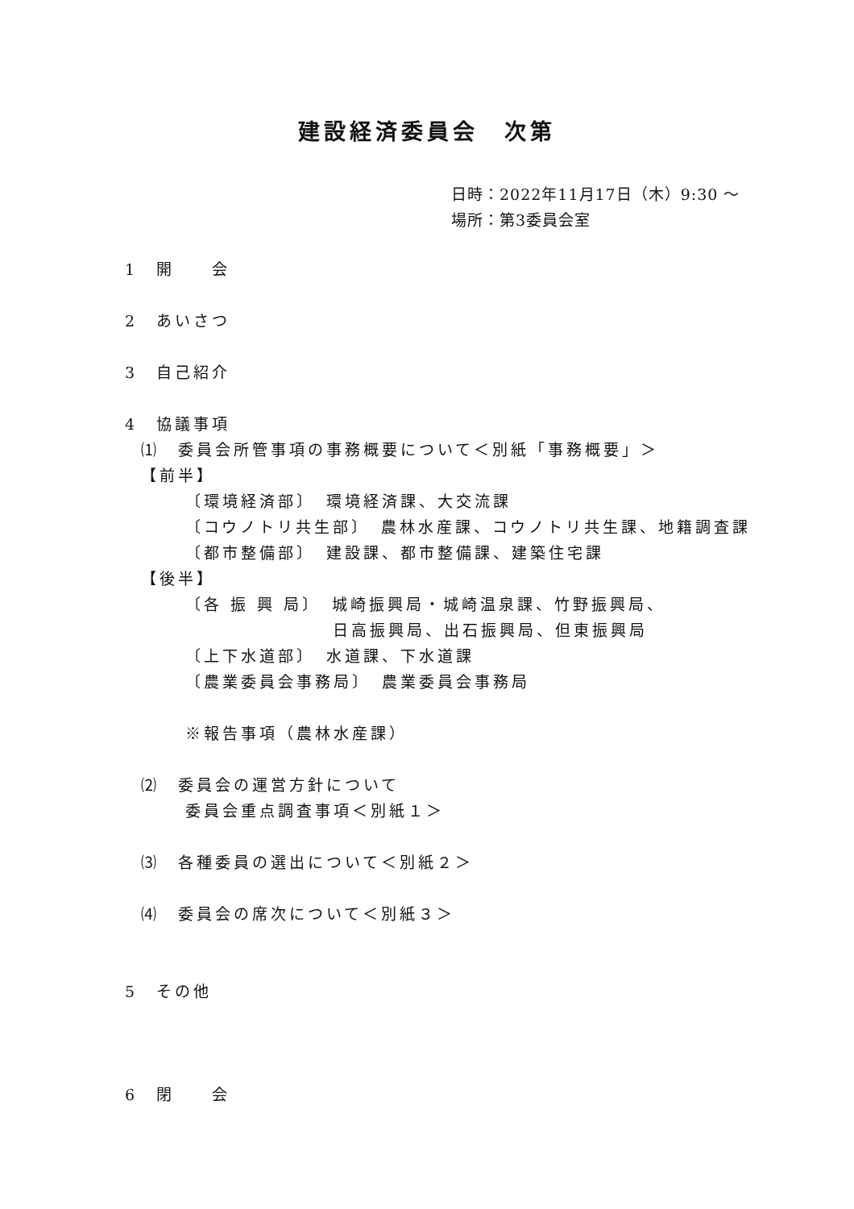建設経済委員会　次第
日時：2022年11月17日（木）9:30 ～
場所：第3委員会室
1　開　　会
2　あいさつ
3　自己紹介
4　協議事項
⑴　委員会所管事項の事務概要について＜別紙「事務概要」＞
【前半】
〔環境経済部〕　環境経済課、大交流課
〔コウノトリ共生部〕　農林水産課、コウノトリ共生課、地籍調査課
〔都市整備部〕　建設課、都市整備課、建築住宅課
【後半】
〔各 振 興 局〕　城崎振興局・城崎温泉課、竹野振興局、
日高振興局、出石振興局、但東振興局
〔上下水道部〕　水道課、下水道課
〔農業委員会事務局〕　農業委員会事務局
※報告事項（農林水産課）
⑵　委員会の運営方針について
委員会重点調査事項＜別紙１＞
⑶　各種委員の選出について＜別紙２＞
⑷　委員会の席次について＜別紙３＞
5　その他
6　閉　　会